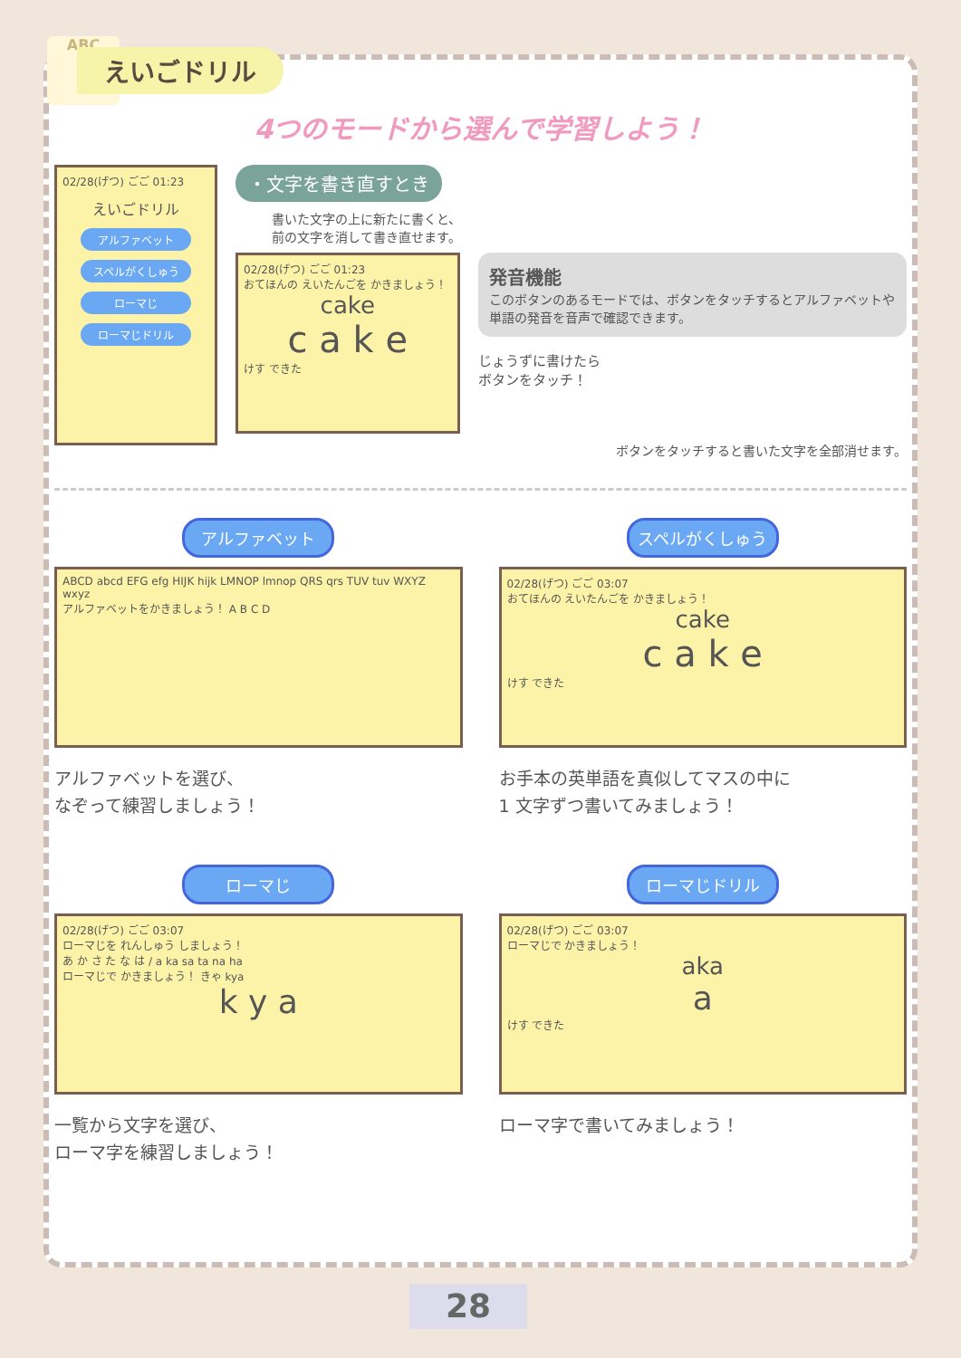ABC
えいごドリル
4つのモードから選んで学習しよう！
02/28(げつ) ごご 01:23
えいごドリル
アルファベット
スペルがくしゅう
ローマじ
ローマじドリル
・文字を書き直すとき
書いた文字の上に新たに書くと、
前の文字を消して書き直せます。
02/28(げつ) ごご 01:23
おてほんの えいたんごを かきましょう！
cake
c a k e
けす できた
発音機能
このボタンのあるモードでは、ボタンをタッチするとアルファベットや単語の発音を音声で確認できます。
じょうずに書けたら
ボタンをタッチ！
ボタンをタッチすると書いた文字を全部消せます。
アルファベット
ABCD abcd EFG efg HIJK hijk LMNOP lmnop QRS qrs TUV tuv WXYZ wxyz
アルファベットをかきましょう！ A B C D
アルファベットを選び、
なぞって練習しましょう！
スペルがくしゅう
02/28(げつ) ごご 03:07
おてほんの えいたんごを かきましょう！
cake
c a k e
けす できた
お手本の英単語を真似してマスの中に
1 文字ずつ書いてみましょう！
ローマじ
02/28(げつ) ごご 03:07
ローマじを れんしゅう しましょう！
あ か さ た な は / a ka sa ta na ha
ローマじで かきましょう！ きゃ kya
k y a
一覧から文字を選び、
ローマ字を練習しましょう！
ローマじドリル
02/28(げつ) ごご 03:07
ローマじで かきましょう！
aka
a
けす できた
ローマ字で書いてみましょう！
28